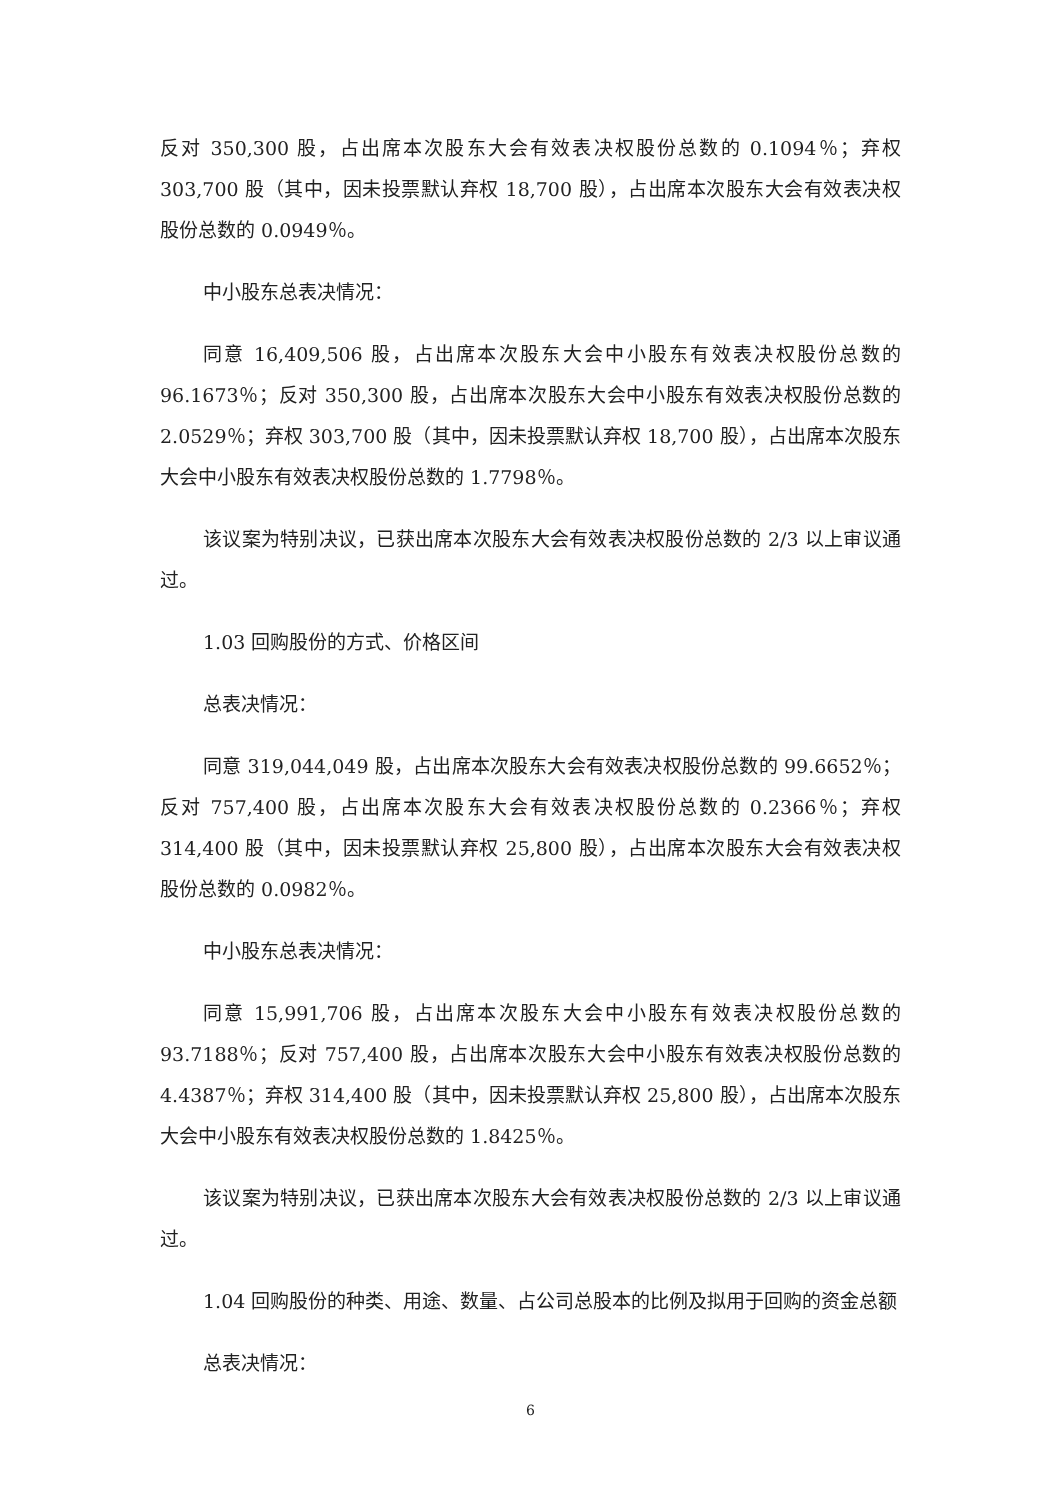反对 350,300 股，占出席本次股东大会有效表决权股份总数的 0.1094％；弃权 303,700 股（其中，因未投票默认弃权 18,700 股），占出席本次股东大会有效表决权股份总数的 0.0949％。
中小股东总表决情况：
同意 16,409,506 股，占出席本次股东大会中小股东有效表决权股份总数的 96.1673％；反对 350,300 股，占出席本次股东大会中小股东有效表决权股份总数的 2.0529％；弃权 303,700 股（其中，因未投票默认弃权 18,700 股），占出席本次股东大会中小股东有效表决权股份总数的 1.7798％。
该议案为特别决议，已获出席本次股东大会有效表决权股份总数的 2/3 以上审议通过。
1.03 回购股份的方式、价格区间
总表决情况：
同意 319,044,049 股，占出席本次股东大会有效表决权股份总数的 99.6652％；反对 757,400 股，占出席本次股东大会有效表决权股份总数的 0.2366％；弃权 314,400 股（其中，因未投票默认弃权 25,800 股），占出席本次股东大会有效表决权股份总数的 0.0982％。
中小股东总表决情况：
同意 15,991,706 股，占出席本次股东大会中小股东有效表决权股份总数的 93.7188％；反对 757,400 股，占出席本次股东大会中小股东有效表决权股份总数的 4.4387％；弃权 314,400 股（其中，因未投票默认弃权 25,800 股），占出席本次股东大会中小股东有效表决权股份总数的 1.8425％。
该议案为特别决议，已获出席本次股东大会有效表决权股份总数的 2/3 以上审议通过。
1.04 回购股份的种类、用途、数量、占公司总股本的比例及拟用于回购的资金总额
总表决情况：
6